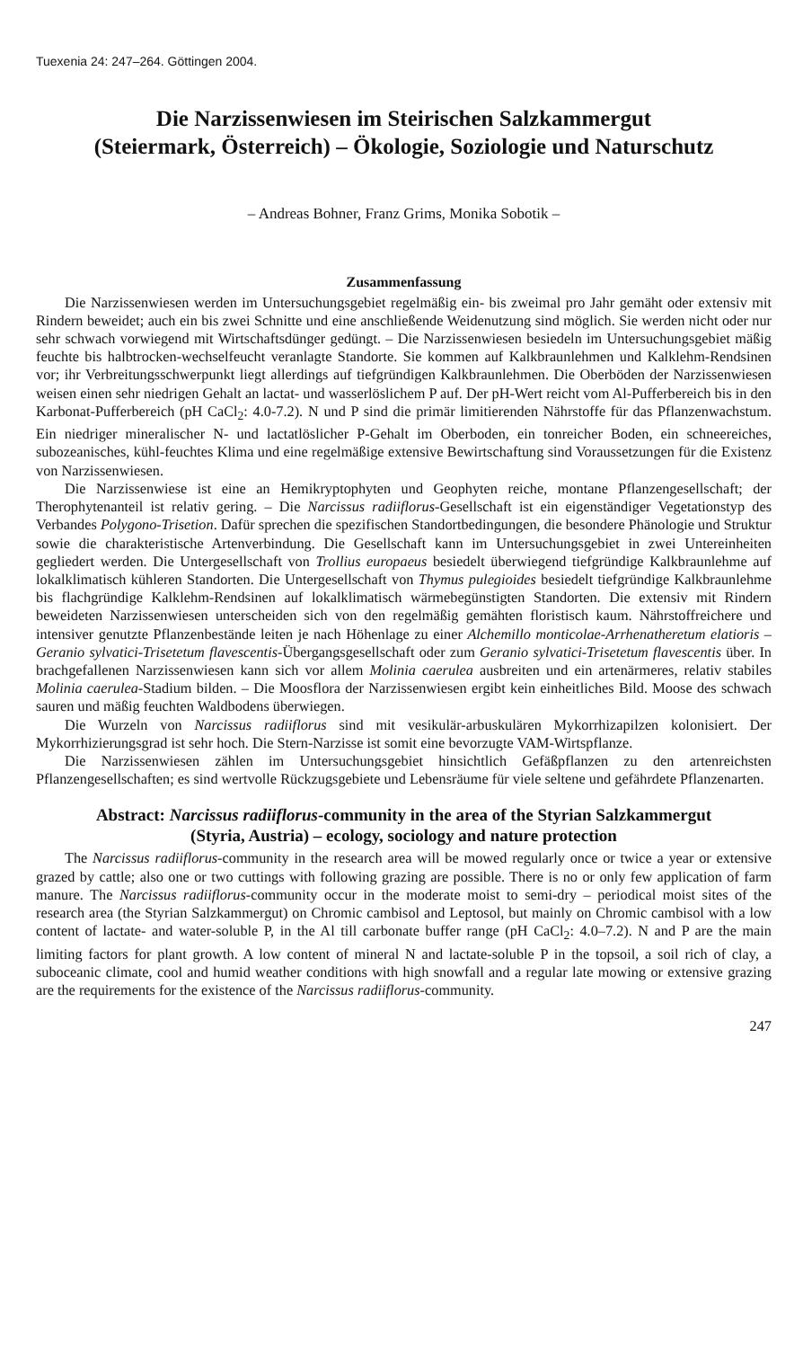Tuexenia 24: 247–264. Göttingen 2004.
Die Narzissenwiesen im Steirischen Salzkammergut
(Steiermark, Österreich) – Ökologie, Soziologie und Naturschutz
– Andreas Bohner, Franz Grims, Monika Sobotik –
Zusammenfassung
Die Narzissenwiesen werden im Untersuchungsgebiet regelmäßig ein- bis zweimal pro Jahr gemäht oder extensiv mit Rindern beweidet; auch ein bis zwei Schnitte und eine anschließende Weidenutzung sind möglich. Sie werden nicht oder nur sehr schwach vorwiegend mit Wirtschaftsdünger gedüngt. – Die Narzissenwiesen besiedeln im Untersuchungsgebiet mäßig feuchte bis halbtrocken-wechselfeucht veranlagte Standorte. Sie kommen auf Kalkbraunlehmen und Kalklehm-Rendsinen vor; ihr Verbreitungsschwerpunkt liegt allerdings auf tiefgründigen Kalkbraunlehmen. Die Oberböden der Narzissenwiesen weisen einen sehr niedrigen Gehalt an lactat- und wasserlöslichem P auf. Der pH-Wert reicht vom Al-Pufferbereich bis in den Karbonat-Pufferbereich (pH CaCl<sub>2</sub>: 4.0-7.2). N und P sind die primär limitierenden Nährstoffe für das Pflanzenwachstum. Ein niedriger mineralischer N- und lactatlöslicher P-Gehalt im Oberboden, ein tonreicher Boden, ein schneereiches, subozeanisches, kühl-feuchtes Klima und eine regelmäßige extensive Bewirtschaftung sind Voraussetzungen für die Existenz von Narzissenwiesen.
Die Narzissenwiese ist eine an Hemikryptophyten und Geophyten reiche, montane Pflanzengesellschaft; der Therophytenanteil ist relativ gering. – Die Narcissus radiiflorus-Gesellschaft ist ein eigenständiger Vegetationstyp des Verbandes Polygono-Trisetion. Dafür sprechen die spezifischen Standortbedingungen, die besondere Phänologie und Struktur sowie die charakteristische Artenverbindung. Die Gesellschaft kann im Untersuchungsgebiet in zwei Untereinheiten gegliedert werden. Die Untergesellschaft von Trollius europaeus besiedelt überwiegend tiefgründige Kalkbraunlehme auf lokalklimatisch kühleren Standorten. Die Untergesellschaft von Thymus pulegioides besiedelt tiefgründige Kalkbraunlehme bis flachgründige Kalklehm-Rendsinen auf lokalklimatisch wärmebegünstigten Standorten. Die extensiv mit Rindern beweideten Narzissenwiesen unterscheiden sich von den regelmäßig gemähten floristisch kaum. Nährstoffreichere und intensiver genutzte Pflanzenbestände leiten je nach Höhenlage zu einer Alchemillo monticolae-Arrhenatheretum elatioris – Geranio sylvatici-Trisetetum flavescentis-Übergangsgesellschaft oder zum Geranio sylvatici-Trisetetum flavescentis über. In brachgefallenen Narzissenwiesen kann sich vor allem Molinia caerulea ausbreiten und ein artenärmeres, relativ stabiles Molinia caerulea-Stadium bilden. – Die Moosflora der Narzissenwiesen ergibt kein einheitliches Bild. Moose des schwach sauren und mäßig feuchten Waldbodens überwiegen.
Die Wurzeln von Narcissus radiiflorus sind mit vesikulär-arbuskulären Mykorrhizapilzen kolonisiert. Der Mykorrhizierungsgrad ist sehr hoch. Die Stern-Narzisse ist somit eine bevorzugte VAM-Wirtspflanze.
Die Narzissenwiesen zählen im Untersuchungsgebiet hinsichtlich Gefäßpflanzen zu den artenreichsten Pflanzengesellschaften; es sind wertvolle Rückzugsgebiete und Lebensräume für viele seltene und gefährdete Pflanzenarten.
Abstract: Narcissus radiiflorus-community in the area of the Styrian Salzkammergut
(Styria, Austria) – ecology, sociology and nature protection
The Narcissus radiiflorus-community in the research area will be mowed regularly once or twice a year or extensive grazed by cattle; also one or two cuttings with following grazing are possible. There is no or only few application of farm manure. The Narcissus radiiflorus-community occur in the moderate moist to semi-dry – periodical moist sites of the research area (the Styrian Salzkammergut) on Chromic cambisol and Leptosol, but mainly on Chromic cambisol with a low content of lactate- and water-soluble P, in the Al till carbonate buffer range (pH CaCl<sub>2</sub>: 4.0–7.2). N and P are the main limiting factors for plant growth. A low content of mineral N and lactate-soluble P in the topsoil, a soil rich of clay, a suboceanic climate, cool and humid weather conditions with high snowfall and a regular late mowing or extensive grazing are the requirements for the existence of the Narcissus radiiflorus-community.
247